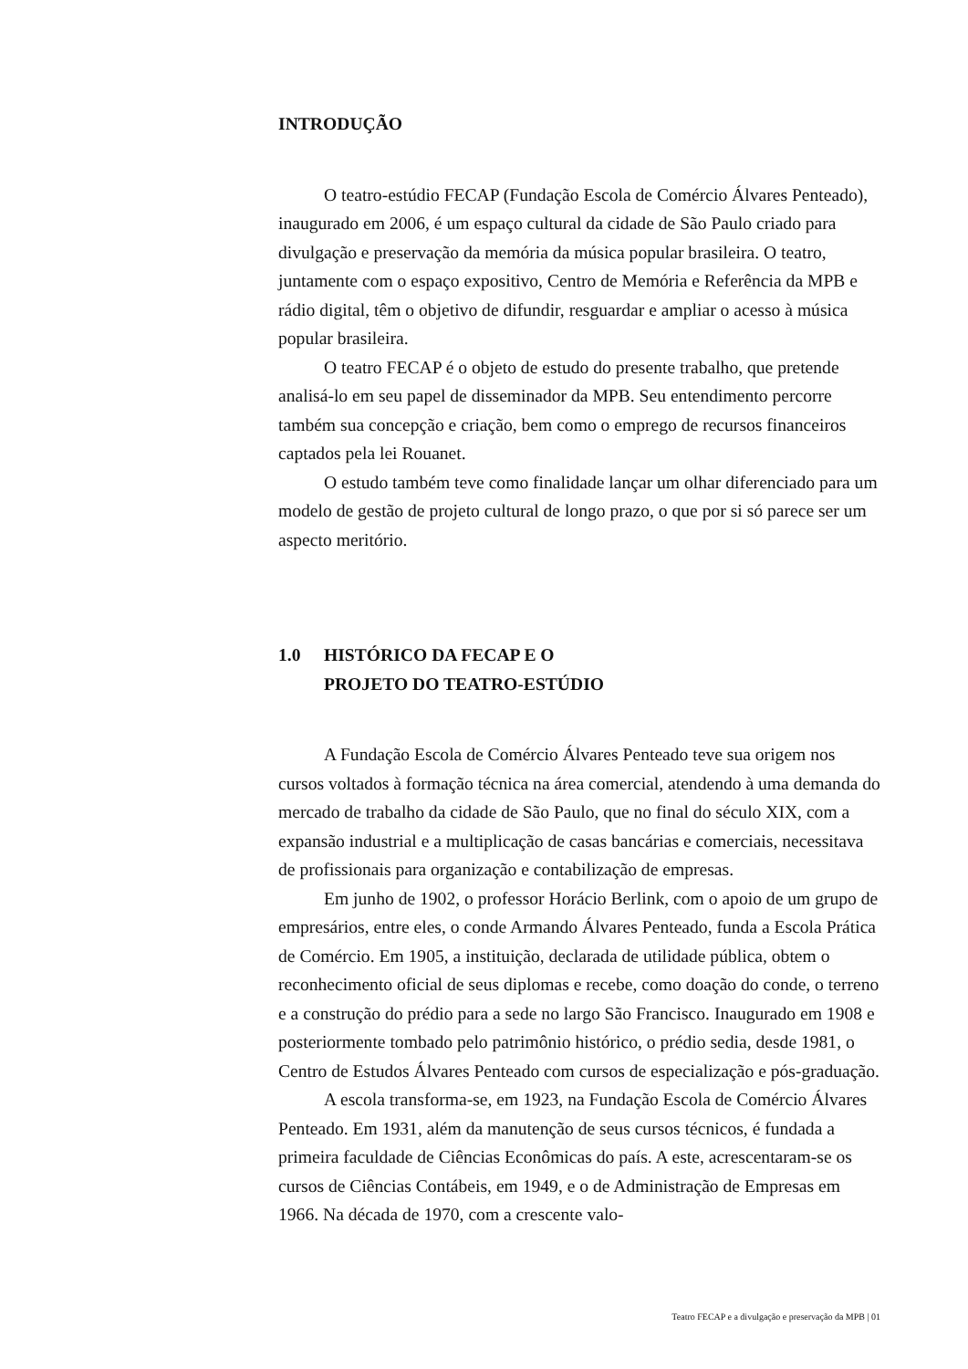INTRODUÇÃO
O teatro-estúdio FECAP (Fundação Escola de Comércio Álvares Penteado), inaugurado em 2006, é um espaço cultural da cidade de São Paulo criado para divulgação e preservação da memória da música popular brasileira. O teatro, juntamente com o espaço expositivo, Centro de Memória e Referência da MPB e rádio digital, têm o objetivo de difundir, resguardar e ampliar o acesso à música popular brasileira.
O teatro FECAP é o objeto de estudo do presente trabalho, que pretende analisá-lo em seu papel de disseminador da MPB. Seu entendimento percorre também sua concepção e criação, bem como o emprego de recursos financeiros captados pela lei Rouanet.
O estudo também teve como finalidade lançar um olhar diferenciado para um modelo de gestão de projeto cultural de longo prazo, o que por si só parece ser um aspecto meritório.
1.0 HISTÓRICO DA FECAP E O
PROJETO DO TEATRO-ESTÚDIO
A Fundação Escola de Comércio Álvares Penteado teve sua origem nos cursos voltados à formação técnica na área comercial, atendendo à uma demanda do mercado de trabalho da cidade de São Paulo, que no final do século XIX, com a expansão industrial e a multiplicação de casas bancárias e comerciais, necessitava de profissionais para organização e contabilização de empresas.
Em junho de 1902, o professor Horácio Berlink, com o apoio de um grupo de empresários, entre eles, o conde Armando Álvares Penteado, funda a Escola Prática de Comércio. Em 1905, a instituição, declarada de utilidade pública, obtem o reconhecimento oficial de seus diplomas e recebe, como doação do conde, o terreno e a construção do prédio para a sede no largo São Francisco. Inaugurado em 1908 e posteriormente tombado pelo patrimônio histórico, o prédio sedia, desde 1981, o Centro de Estudos Álvares Penteado com cursos de especialização e pós-graduação.
A escola transforma-se, em 1923, na Fundação Escola de Comércio Álvares Penteado. Em 1931, além da manutenção de seus cursos técnicos, é fundada a primeira faculdade de Ciências Econômicas do país. A este, acrescentaram-se os cursos de Ciências Contábeis, em 1949, e o de Administração de Empresas em 1966. Na década de 1970, com a crescente valo-
Teatro FECAP e a divulgação e preservação da MPB | 01